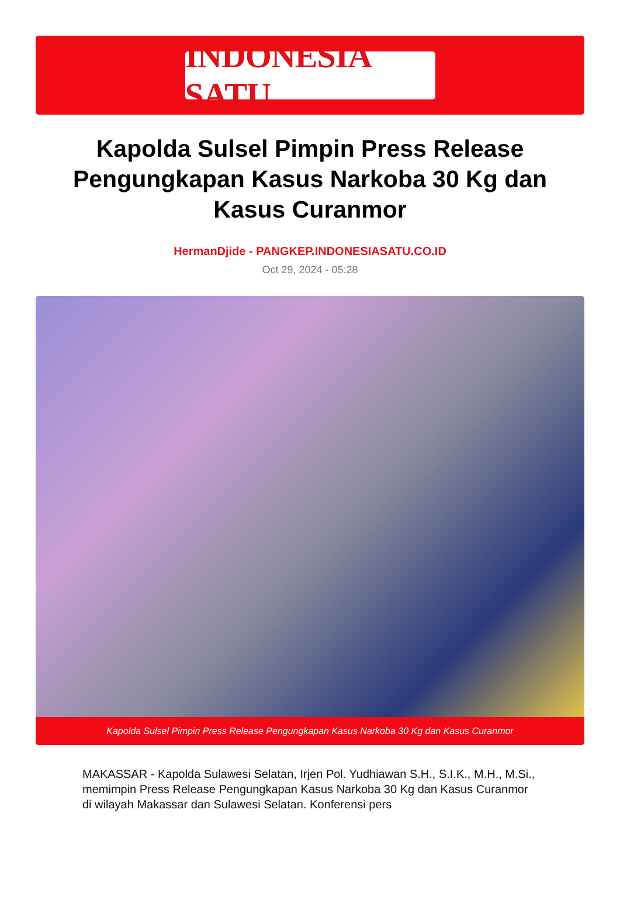INDONESIA SATU
Kapolda Sulsel Pimpin Press Release Pengungkapan Kasus Narkoba 30 Kg dan Kasus Curanmor
HermanDjide - PANGKEP.INDONESIASATU.CO.ID
Oct 29, 2024 - 05:28
Kapolda Sulsel Pimpin Press Release Pengungkapan Kasus Narkoba 30 Kg dan Kasus Curanmor
MAKASSAR - Kapolda Sulawesi Selatan, Irjen Pol. Yudhiawan S.H., S.I.K., M.H., M.Si., memimpin Press Release Pengungkapan Kasus Narkoba 30 Kg dan Kasus Curanmor di wilayah Makassar dan Sulawesi Selatan. Konferensi pers